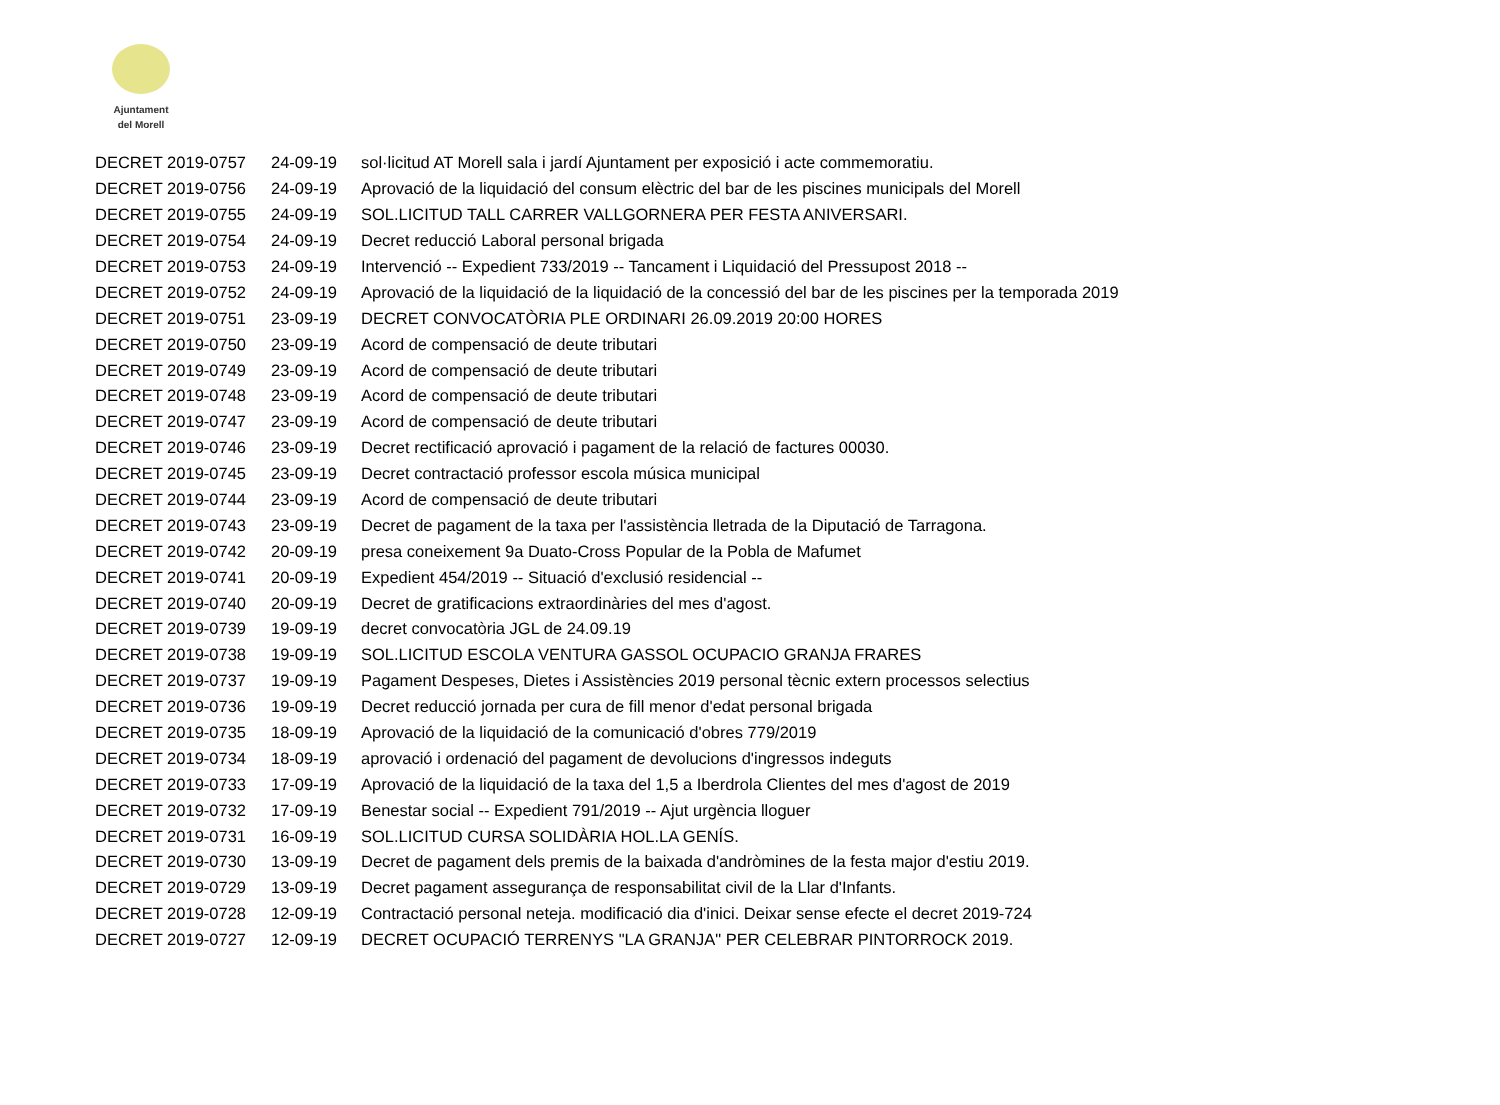Ajuntament
del Morell
| DECRET 2019-0757 | 24-09-19 | sol·licitud AT Morell sala i jardí Ajuntament per exposició i acte commemoratiu. |
| DECRET 2019-0756 | 24-09-19 | Aprovació de la liquidació del consum elèctric del bar de les piscines municipals del Morell |
| DECRET 2019-0755 | 24-09-19 | SOL.LICITUD TALL CARRER VALLGORNERA PER FESTA ANIVERSARI. |
| DECRET 2019-0754 | 24-09-19 | Decret reducció Laboral personal brigada |
| DECRET 2019-0753 | 24-09-19 | Intervenció -- Expedient 733/2019 -- Tancament i Liquidació del Pressupost 2018 -- |
| DECRET 2019-0752 | 24-09-19 | Aprovació de la liquidació de la liquidació de la concessió del bar de les piscines per la temporada 2019 |
| DECRET 2019-0751 | 23-09-19 | DECRET CONVOCATÒRIA PLE ORDINARI 26.09.2019 20:00 HORES |
| DECRET 2019-0750 | 23-09-19 | Acord de compensació de deute tributari |
| DECRET 2019-0749 | 23-09-19 | Acord de compensació de deute tributari |
| DECRET 2019-0748 | 23-09-19 | Acord de compensació de deute tributari |
| DECRET 2019-0747 | 23-09-19 | Acord de compensació de deute tributari |
| DECRET 2019-0746 | 23-09-19 | Decret rectificació aprovació i pagament de la relació de factures 00030. |
| DECRET 2019-0745 | 23-09-19 | Decret contractació professor escola música municipal |
| DECRET 2019-0744 | 23-09-19 | Acord de compensació de deute tributari |
| DECRET 2019-0743 | 23-09-19 | Decret de pagament de la taxa per l'assistència lletrada de la Diputació de Tarragona. |
| DECRET 2019-0742 | 20-09-19 | presa coneixement 9a Duato-Cross Popular de la Pobla de Mafumet |
| DECRET 2019-0741 | 20-09-19 | Expedient 454/2019 -- Situació d'exclusió residencial -- |
| DECRET 2019-0740 | 20-09-19 | Decret de gratificacions extraordinàries del mes d'agost. |
| DECRET 2019-0739 | 19-09-19 | decret convocatòria JGL de 24.09.19 |
| DECRET 2019-0738 | 19-09-19 | SOL.LICITUD ESCOLA VENTURA GASSOL OCUPACIO GRANJA FRARES |
| DECRET 2019-0737 | 19-09-19 | Pagament Despeses, Dietes i Assistències 2019 personal tècnic extern processos selectius |
| DECRET 2019-0736 | 19-09-19 | Decret reducció jornada per cura de fill menor d'edat personal brigada |
| DECRET 2019-0735 | 18-09-19 | Aprovació de la liquidació de la comunicació d'obres 779/2019 |
| DECRET 2019-0734 | 18-09-19 | aprovació i ordenació del pagament de devolucions d'ingressos indeguts |
| DECRET 2019-0733 | 17-09-19 | Aprovació de la liquidació de la taxa del 1,5 a Iberdrola Clientes del mes d'agost de 2019 |
| DECRET 2019-0732 | 17-09-19 | Benestar social -- Expedient 791/2019 -- Ajut urgència lloguer |
| DECRET 2019-0731 | 16-09-19 | SOL.LICITUD CURSA SOLIDÀRIA HOL.LA GENÍS. |
| DECRET 2019-0730 | 13-09-19 | Decret de pagament dels premis de la baixada d'andròmines de la festa major d'estiu 2019. |
| DECRET 2019-0729 | 13-09-19 | Decret pagament assegurança de responsabilitat civil de la Llar d'Infants. |
| DECRET 2019-0728 | 12-09-19 | Contractació personal neteja. modificació dia d'inici. Deixar sense efecte el decret 2019-724 |
| DECRET 2019-0727 | 12-09-19 | DECRET OCUPACIÓ TERRENYS "LA GRANJA" PER CELEBRAR PINTORROCK 2019. |